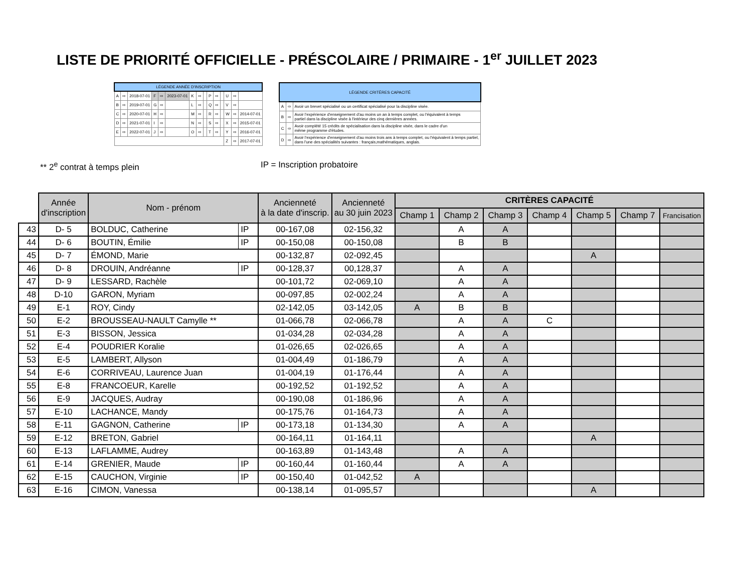LISTE DE PRIORITÉ OFFICIELLE - PRÉSCOLAIRE / PRIMAIRE - 1<sup>er</sup> JUILLET 2023
| LÉGENDE ANNÉE D'INSCRIPTION | | | | | | | | | | | | | | |
| --- | --- | --- | --- | --- | --- | --- | --- | --- | --- | --- | --- | --- | --- | --- |
| A | ⇨ | 2018-07-01 | F | ⇨ | 2023-07-01 | K | ⇨ | | P | ⇨ | | U | ⇨ | |
| B | ⇨ | 2019-07-01 | G | ⇨ | | L | ⇨ | | Q | ⇨ | | V | ⇨ | |
| C | ⇨ | 2020-07-01 | H | ⇨ | | M | ⇨ | | R | ⇨ | | W | ⇨ | 2014-07-01 |
| D | ⇨ | 2021-07-01 | I | ⇨ | | N | ⇨ | | S | ⇨ | | X | ⇨ | 2015-07-01 |
| E | ⇨ | 2022-07-01 | J | ⇨ | | O | ⇨ | | T | ⇨ | | Y | ⇨ | 2016-07-01 |
| | | | | | | | | | | | | Z | ⇨ | 2017-07-01 |
| LÉGENDE CRITÈRES CAPACITÉ | | |
| --- | --- | --- |
| A | ⇨ | Avoir un brevet spécialisé ou un certificat spécialisé pour la discipline visée. |
| B | ⇨ | Avoir l'expérience d'enseignement d'au moins un an à temps complet, ou l'équivalent à temps partiel dans la discipline visée à l'intérieur des cinq dernières années. |
| C | ⇨ | Avoir complété 15 crédits de spécialisation dans la discipline visée, dans le cadre d'un même programme d'études. |
| D | ⇨ | Avoir l'expérience d'enseignement d'au moins trois ans à temps complet, ou l'équivalent à temps partiel, dans l'une des spécialités suivantes : français,mathématiques, anglais. |
** 2<sup>e</sup> contrat à temps plein IP = Inscription probatoire
| | Année d'inscription | Nom - prénom | | Ancienneté à la date d'inscrip. | Ancienneté au 30 juin 2023 | CRITÈRES CAPACITÉ | | | | | | |
| | | | | | | Champ 1 | Champ 2 | Champ 3 | Champ 4 | Champ 5 | Champ 7 | Francisation |
| 43 | D- 5 | BOLDUC, Catherine | IP | 00-167,08 | 02-156,32 | | A | A | | | | |
| 44 | D- 6 | BOUTIN, Émilie | IP | 00-150,08 | 00-150,08 | | B | B | | | | |
| 45 | D- 7 | ÉMOND, Marie | | 00-132,87 | 02-092,45 | | | | | A | | |
| 46 | D- 8 | DROUIN, Andréanne | IP | 00-128,37 | 00,128,37 | | A | A | | | | |
| 47 | D- 9 | LESSARD, Rachèle | | 00-101,72 | 02-069,10 | | A | A | | | | |
| 48 | D-10 | GARON, Myriam | | 00-097,85 | 02-002,24 | | A | A | | | | |
| 49 | E-1 | ROY, Cindy | | 02-142,05 | 03-142,05 | A | B | B | | | | |
| 50 | E-2 | BROUSSEAU-NAULT Camylle ** | | 01-066,78 | 02-066,78 | | A | A | C | | | |
| 51 | E-3 | BISSON, Jessica | | 01-034,28 | 02-034,28 | | A | A | | | | |
| 52 | E-4 | POUDRIER Koralie | | 01-026,65 | 02-026,65 | | A | A | | | | |
| 53 | E-5 | LAMBERT, Allyson | | 01-004,49 | 01-186,79 | | A | A | | | | |
| 54 | E-6 | CORRIVEAU, Laurence Juan | | 01-004,19 | 01-176,44 | | A | A | | | | |
| 55 | E-8 | FRANCOEUR, Karelle | | 00-192,52 | 01-192,52 | | A | A | | | | |
| 56 | E-9 | JACQUES, Audray | | 00-190,08 | 01-186,96 | | A | A | | | | |
| 57 | E-10 | LACHANCE, Mandy | | 00-175,76 | 01-164,73 | | A | A | | | | |
| 58 | E-11 | GAGNON, Catherine | IP | 00-173,18 | 01-134,30 | | A | A | | | | |
| 59 | E-12 | BRETON, Gabriel | | 00-164,11 | 01-164,11 | | | | | A | | |
| 60 | E-13 | LAFLAMME, Audrey | | 00-163,89 | 01-143,48 | | A | A | | | | |
| 61 | E-14 | GRENIER, Maude | IP | 00-160,44 | 01-160,44 | | A | A | | | | |
| 62 | E-15 | CAUCHON, Virginie | IP | 00-150,40 | 01-042,52 | A | | | | | | |
| 63 | E-16 | CIMON, Vanessa | | 00-138,14 | 01-095,57 | | | | | A | | |